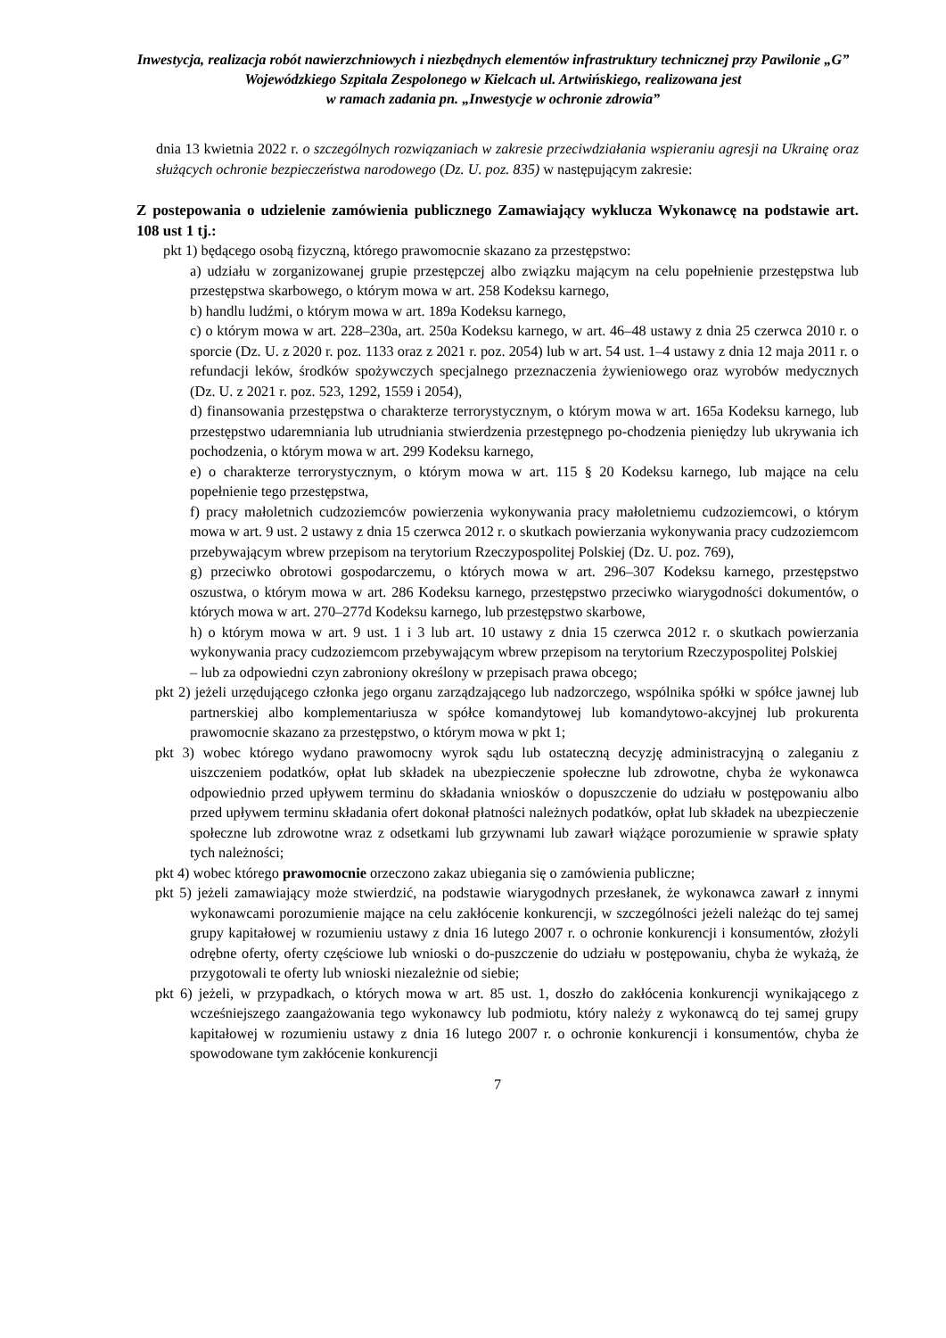Inwestycja, realizacja robót nawierzchniowych i niezbędnych elementów infrastruktury technicznej przy Pawilonie „G” Wojewódzkiego Szpitala Zespolonego w Kielcach ul. Artwińskiego, realizowana jest
w ramach zadania pn. „Inwestycje w ochronie zdrowia”
dnia 13 kwietnia 2022 r. o szczególnych rozwiązaniach w zakresie przeciwdziałania wspieraniu agresji na Ukrainę oraz służących ochronie bezpieczeństwa narodowego (Dz. U. poz. 835) w następującym zakresie:
Z postepowania o udzielenie zamówienia publicznego Zamawiający wyklucza Wykonawcę na podstawie art. 108 ust 1 tj.:
pkt 1) będącego osobą fizyczną, którego prawomocnie skazano za przestępstwo:
a) udziału w zorganizowanej grupie przestępczej albo związku mającym na celu popełnienie przestępstwa lub przestępstwa skarbowego, o którym mowa w art. 258 Kodeksu karnego,
b) handlu ludźmi, o którym mowa w art. 189a Kodeksu karnego,
c) o którym mowa w art. 228–230a, art. 250a Kodeksu karnego, w art. 46–48 ustawy z dnia 25 czerwca 2010 r. o sporcie (Dz. U. z 2020 r. poz. 1133 oraz z 2021 r. poz. 2054) lub w art. 54 ust. 1–4 ustawy z dnia 12 maja 2011 r. o refundacji leków, środków spożywczych specjalnego przeznaczenia żywieniowego oraz wyrobów medycznych (Dz. U. z 2021 r. poz. 523, 1292, 1559 i 2054),
d) finansowania przestępstwa o charakterze terrorystycznym, o którym mowa w art. 165a Kodeksu karnego, lub przestępstwo udaremniania lub utrudniania stwierdzenia przestępnego po-chodzenia pieniędzy lub ukrywania ich pochodzenia, o którym mowa w art. 299 Kodeksu karnego,
e) o charakterze terrorystycznym, o którym mowa w art. 115 § 20 Kodeksu karnego, lub mające na celu popełnienie tego przestępstwa,
f) pracy małoletnich cudzoziemców powierzenia wykonywania pracy małoletniemu cudzoziemcowi, o którym mowa w art. 9 ust. 2 ustawy z dnia 15 czerwca 2012 r. o skutkach powierzania wykonywania pracy cudzoziemcom przebywającym wbrew przepisom na terytorium Rzeczypospolitej Polskiej (Dz. U. poz. 769),
g) przeciwko obrotowi gospodarczemu, o których mowa w art. 296–307 Kodeksu karnego, przestępstwo oszustwa, o którym mowa w art. 286 Kodeksu karnego, przestępstwo przeciwko wiarygodności dokumentów, o których mowa w art. 270–277d Kodeksu karnego, lub przestępstwo skarbowe,
h) o którym mowa w art. 9 ust. 1 i 3 lub art. 10 ustawy z dnia 15 czerwca 2012 r. o skutkach powierzania wykonywania pracy cudzoziemcom przebywającym wbrew przepisom na terytorium Rzeczypospolitej Polskiej
– lub za odpowiedni czyn zabroniony określony w przepisach prawa obcego;
pkt 2) jeżeli urzędującego członka jego organu zarządzającego lub nadzorczego, wspólnika spółki w spółce jawnej lub partnerskiej albo komplementariusza w spółce komandytowej lub komandytowo-akcyjnej lub prokurenta prawomocnie skazano za przestępstwo, o którym mowa w pkt 1;
pkt 3) wobec którego wydano prawomocny wyrok sądu lub ostateczną decyzję administracyjną o zaleganiu z uiszczeniem podatków, opłat lub składek na ubezpieczenie społeczne lub zdrowotne, chyba że wykonawca odpowiednio przed upływem terminu do składania wniosków o dopuszczenie do udziału w postępowaniu albo przed upływem terminu składania ofert dokonał płatności należnych podatków, opłat lub składek na ubezpieczenie społeczne lub zdrowotne wraz z odsetkami lub grzywnami lub zawarł wiążące porozumienie w sprawie spłaty tych należności;
pkt 4) wobec którego prawomocnie orzeczono zakaz ubiegania się o zamówienia publiczne;
pkt 5) jeżeli zamawiający może stwierdzić, na podstawie wiarygodnych przesłanek, że wykonawca zawarł z innymi wykonawcami porozumienie mające na celu zakłócenie konkurencji, w szczególności jeżeli należąc do tej samej grupy kapitałowej w rozumieniu ustawy z dnia 16 lutego 2007 r. o ochronie konkurencji i konsumentów, złożyli odrębne oferty, oferty częściowe lub wnioski o do-puszczenie do udziału w postępowaniu, chyba że wykażą, że przygotowali te oferty lub wnioski niezależnie od siebie;
pkt 6) jeżeli, w przypadkach, o których mowa w art. 85 ust. 1, doszło do zakłócenia konkurencji wynikającego z wcześniejszego zaangażowania tego wykonawcy lub podmiotu, który należy z wykonawcą do tej samej grupy kapitałowej w rozumieniu ustawy z dnia 16 lutego 2007 r. o ochronie konkurencji i konsumentów, chyba że spowodowane tym zakłócenie konkurencji
7